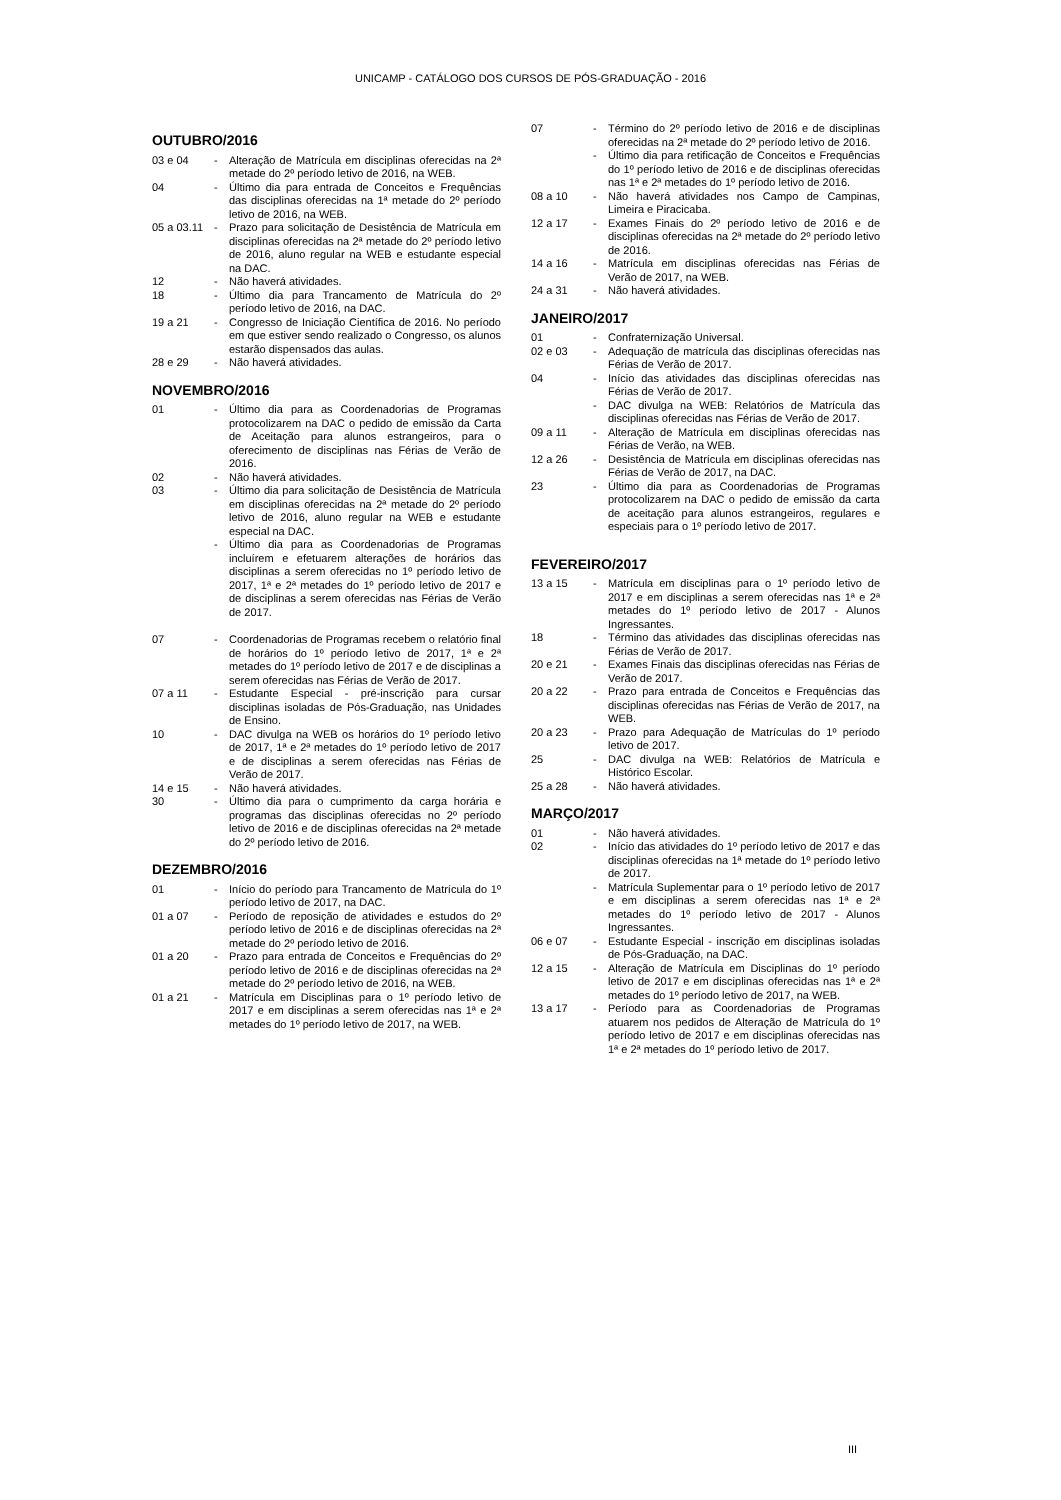UNICAMP - CATÁLOGO DOS CURSOS DE PÓS-GRADUAÇÃO - 2016
OUTUBRO/2016
03 e 04 - Alteração de Matrícula em disciplinas oferecidas na 2ª metade do 2º período letivo de 2016, na WEB.
04 - Último dia para entrada de Conceitos e Frequências das disciplinas oferecidas na 1ª metade do 2º período letivo de 2016, na WEB.
05 a 03.11
- Prazo para solicitação de Desistência de Matrícula em disciplinas oferecidas na 2ª metade do 2º período letivo de 2016, aluno regular na WEB e estudante especial na DAC.
12 - Não haverá atividades.
18 - Último dia para Trancamento de Matrícula do 2º período letivo de 2016, na DAC.
19 a 21 - Congresso de Iniciação Científica de 2016. No período em que estiver sendo realizado o Congresso, os alunos estarão dispensados das aulas.
28 e 29 - Não haverá atividades.
NOVEMBRO/2016
01 - Último dia para as Coordenadorias de Programas protocolizarem na DAC o pedido de emissão da Carta de Aceitação para alunos estrangeiros, para o oferecimento de disciplinas nas Férias de Verão de 2016.
02 - Não haverá atividades.
03 - Último dia para solicitação de Desistência de Matrícula em disciplinas oferecidas na 2ª metade do 2º período letivo de 2016, aluno regular na WEB e estudante especial na DAC.
- Último dia para as Coordenadorias de Programas incluírem e efetuarem alterações de horários das disciplinas a serem oferecidas no 1º período letivo de 2017, 1ª e 2ª metades do 1º período letivo de 2017 e de disciplinas a serem oferecidas nas Férias de Verão de 2017.
07 - Coordenadorias de Programas recebem o relatório final de horários do 1º período letivo de 2017, 1ª e 2ª metades do 1º período letivo de 2017 e de disciplinas a serem oferecidas nas Férias de Verão de 2017.
07 a 11 - Estudante Especial - pré-inscrição para cursar disciplinas isoladas de Pós-Graduação, nas Unidades de Ensino.
10 - DAC divulga na WEB os horários do 1º período letivo de 2017, 1ª e 2ª metades do 1º período letivo de 2017 e de disciplinas a serem oferecidas nas Férias de Verão de 2017.
14 e 15 - Não haverá atividades.
30 - Último dia para o cumprimento da carga horária e programas das disciplinas oferecidas no 2º período letivo de 2016 e de disciplinas oferecidas na 2ª metade do 2º período letivo de 2016.
DEZEMBRO/2016
01 - Início do período para Trancamento de Matrícula do 1º período letivo de 2017, na DAC.
01 a 07 - Período de reposição de atividades e estudos do 2º período letivo de 2016 e de disciplinas oferecidas na 2ª metade do 2º período letivo de 2016.
01 a 20 - Prazo para entrada de Conceitos e Frequências do 2º período letivo de 2016 e de disciplinas oferecidas na 2ª metade do 2º período letivo de 2016, na WEB.
01 a 21 - Matrícula em Disciplinas para o 1º período letivo de 2017 e em disciplinas a serem oferecidas nas 1ª e 2ª metades do 1º período letivo de 2017, na WEB.
07 - Término do 2º período letivo de 2016 e de disciplinas oferecidas na 2ª metade do 2º período letivo de 2016.
- Último dia para retificação de Conceitos e Frequências do 1º período letivo de 2016 e de disciplinas oferecidas nas 1ª e 2ª metades do 1º período letivo de 2016.
08 a 10 - Não haverá atividades nos Campo de Campinas, Limeira e Piracicaba.
12 a 17 - Exames Finais do 2º período letivo de 2016 e de disciplinas oferecidas na 2ª metade do 2º período letivo de 2016.
14 a 16 - Matrícula em disciplinas oferecidas nas Férias de Verão de 2017, na WEB.
24 a 31 - Não haverá atividades.
JANEIRO/2017
01 - Confraternização Universal.
02 e 03 - Adequação de matrícula das disciplinas oferecidas nas Férias de Verão de 2017.
04 - Início das atividades das disciplinas oferecidas nas Férias de Verão de 2017.
- DAC divulga na WEB: Relatórios de Matrícula das disciplinas oferecidas nas Férias de Verão de 2017.
09 a 11 - Alteração de Matrícula em disciplinas oferecidas nas Férias de Verão, na WEB.
12 a 26 - Desistência de Matrícula em disciplinas oferecidas nas Férias de Verão de 2017, na DAC.
23 - Último dia para as Coordenadorias de Programas protocolizarem na DAC o pedido de emissão da carta de aceitação para alunos estrangeiros, regulares e especiais para o 1º período letivo de 2017.
FEVEREIRO/2017
13 a 15 - Matrícula em disciplinas para o 1º período letivo de 2017 e em disciplinas a serem oferecidas nas 1ª e 2ª metades do 1º período letivo de 2017 - Alunos Ingressantes.
18 - Término das atividades das disciplinas oferecidas nas Férias de Verão de 2017.
20 e 21 - Exames Finais das disciplinas oferecidas nas Férias de Verão de 2017.
20 a 22 - Prazo para entrada de Conceitos e Frequências das disciplinas oferecidas nas Férias de Verão de 2017, na WEB.
20 a 23 - Prazo para Adequação de Matrículas do 1º período letivo de 2017.
25 - DAC divulga na WEB: Relatórios de Matrícula e Histórico Escolar.
25 a 28 - Não haverá atividades.
MARÇO/2017
01 - Não haverá atividades.
02 - Início das atividades do 1º período letivo de 2017 e das disciplinas oferecidas na 1ª metade do 1º período letivo de 2017.
- Matrícula Suplementar para o 1º período letivo de 2017 e em disciplinas a serem oferecidas nas 1ª e 2ª metades do 1º período letivo de 2017 - Alunos Ingressantes.
06 e 07 - Estudante Especial - inscrição em disciplinas isoladas de Pós-Graduação, na DAC.
12 a 15 - Alteração de Matrícula em Disciplinas do 1º período letivo de 2017 e em disciplinas oferecidas nas 1ª e 2ª metades do 1º período letivo de 2017, na WEB.
13 a 17 - Período para as Coordenadorias de Programas atuarem nos pedidos de Alteração de Matrícula do 1º período letivo de 2017 e em disciplinas oferecidas nas 1ª e 2ª metades do 1º período letivo de 2017.
III